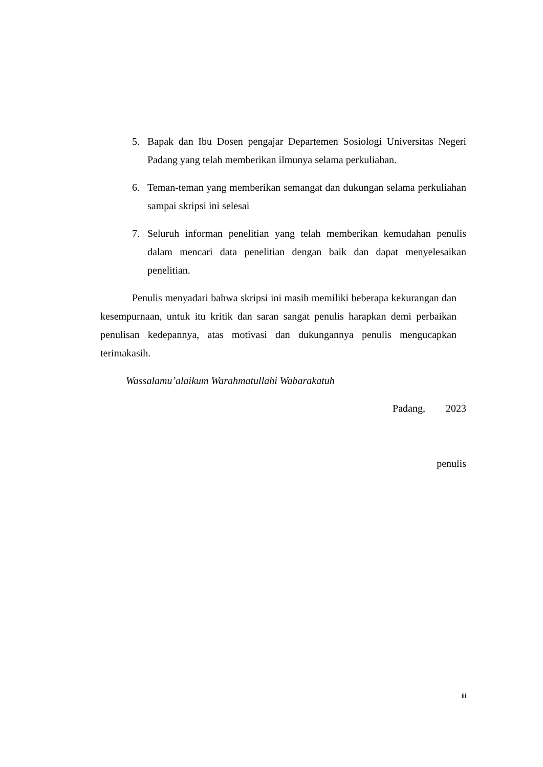5. Bapak dan Ibu Dosen pengajar Departemen Sosiologi Universitas Negeri Padang yang telah memberikan ilmunya selama perkuliahan.
6. Teman-teman yang memberikan semangat dan dukungan selama perkuliahan sampai skripsi ini selesai
7. Seluruh informan penelitian yang telah memberikan kemudahan penulis dalam mencari data penelitian dengan baik dan dapat menyelesaikan penelitian.
Penulis menyadari bahwa skripsi ini masih memiliki beberapa kekurangan dan kesempurnaan, untuk itu kritik dan saran sangat penulis harapkan demi perbaikan penulisan kedepannya, atas motivasi dan dukungannya penulis mengucapkan terimakasih.
Wassalamu’alaikum Warahmatullahi Wabarakatuh
Padang, 2023
penulis
iii